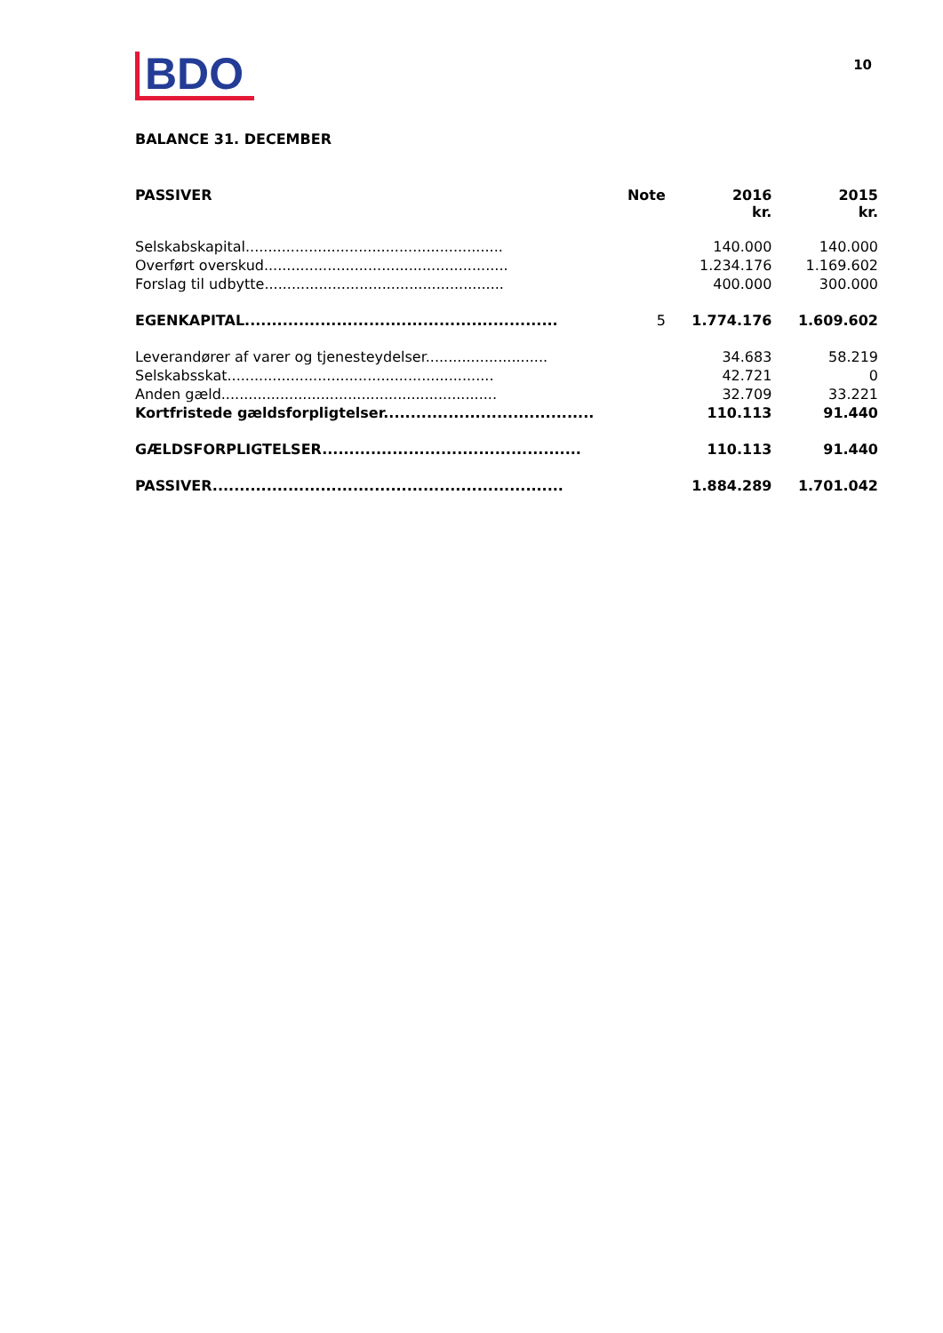BDO
10
BALANCE 31. DECEMBER
| PASSIVER | Note | 2016 kr. | 2015 kr. |
| --- | --- | --- | --- |
| Selskabskapital......................................................... | | 140.000 | 140.000 |
| Overført overskud...................................................... | | 1.234.176 | 1.169.602 |
| Forslag til udbytte..................................................... | | 400.000 | 300.000 |
| EGENKAPITAL.......................................................... | 5 | 1.774.176 | 1.609.602 |
| Leverandører af varer og tjenesteydelser........................... | | 34.683 | 58.219 |
| Selskabsskat........................................................... | | 42.721 | 0 |
| Anden gæld............................................................. | | 32.709 | 33.221 |
| Kortfristede gældsforpligtelser....................................... | | 110.113 | 91.440 |
| GÆLDSFORPLIGTELSER................................................ | | 110.113 | 91.440 |
| PASSIVER................................................................. | | 1.884.289 | 1.701.042 |